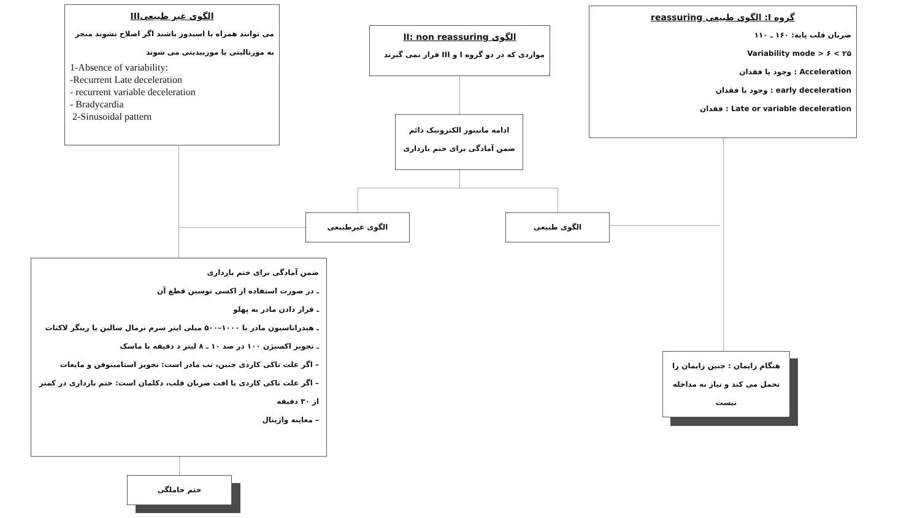الگوی غیر طبیعیIII
می توانند همراه با اسیدوز باشند اگر اصلاح نشوند منجر به مورتالیتی یا موربیدیتی می شوند
1-Absence of variability:
-Recurrent Late deceleration
- recurrent variable deceleration
- Bradycardia
2-Sinusoidal pattern
الگوی II: non reassuring
مواردی که در دو گروه I و III قرار نمی گیرند
ادامه مانیتور الکترونیک دائم ضمن آمادگی برای ختم بارداری
گروه I: الگوی طبیعی reassuring
ضربان قلب پایه: ۱۶۰ ـ ۱۱۰
۲۵ > Variability mode > ۶
Acceleration : وجود یا فقدان
early deceleration : وجود یا فقدان
Late or variable deceleration : فقدان
الگوی غیرطبیعی الگوی طبیعی
ضمن آمادگی برای ختم بارداری
ـ در صورت استفاده از اکسی توسین قطع آن
ـ قرار دادن مادر به پهلو
ـ هیدراتاسیون مادر با ۱۰۰۰–۵۰۰ میلی ایتر سرم نرمال سالین یا رینگر لاکتات
ـ تجویز اکسیژن ۱۰۰ در صد ۱۰ ـ ۸ لیتر د دقیقه با ماسک
– اگر علت تاکی کاردی جنین، تب مادر است: تجویز استامینوفن و مایعات
– اگر علت تاکی کاردی یا افت ضربان قلب، دکلمان است: ختم بارداری در کمتر از ۳۰ دقیقه
– معاینه واژینال
ختم حاملگی
هنگام زایمان : جنین زایمان را تحمل می کند و نیاز به مداخله نیست